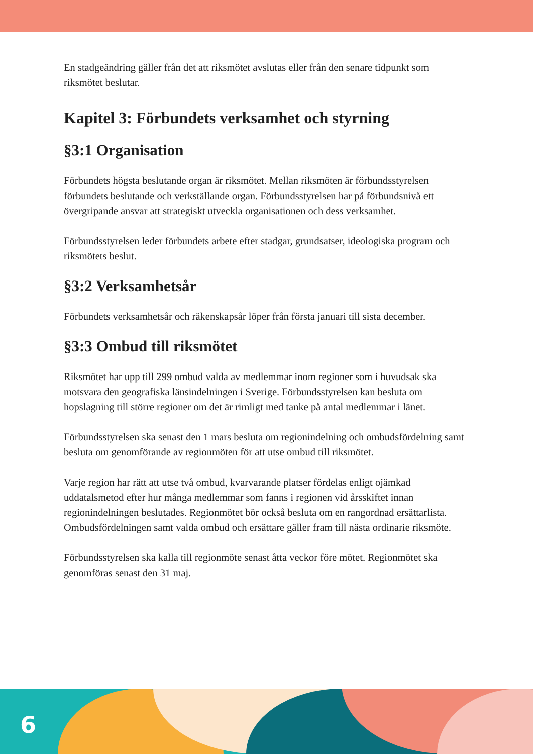En stadgeändring gäller från det att riksmötet avslutas eller från den senare tidpunkt som riksmötet beslutar.
Kapitel 3: Förbundets verksamhet och styrning
§3:1 Organisation
Förbundets högsta beslutande organ är riksmötet. Mellan riksmöten är förbunds­styrelsen förbundets beslutande och verkställande organ. Förbundsstyrelsen har på förbundsnivå ett övergripande ansvar att strategiskt utveckla organisationen och dess verksamhet.
Förbundsstyrelsen leder förbundets arbete efter stadgar, grundsatser, ideologiska program och riksmötets beslut.
§3:2 Verksamhetsår
Förbundets verksamhetsår och räkenskapsår löper från första januari till sista december.
§3:3 Ombud till riksmötet
Riksmötet har upp till 299 ombud valda av medlemmar inom regioner som i huvudsak ska motsvara den geografiska länsindelningen i Sverige. Förbundsstyrelsen kan besluta om hopslagning till större regioner om det är rimligt med tanke på antal medlemmar i länet.
Förbundsstyrelsen ska senast den 1 mars besluta om regionindelning och ombuds­fördelning samt besluta om genomförande av regionmöten för att utse ombud till riksmötet.
Varje region har rätt att utse två ombud, kvarvarande platser fördelas enligt ojämkad uddatalsmetod efter hur många medlemmar som fanns i regionen vid årsskiftet innan regionindelningen beslutades. Regionmötet bör också besluta om en rangordnad ersättarlista. Ombudsfördelningen samt valda ombud och ersättare gäller fram till nästa ordinarie riksmöte.
Förbundsstyrelsen ska kalla till regionmöte senast åtta veckor före mötet. Regionmötet ska genomföras senast den 31 maj.
6